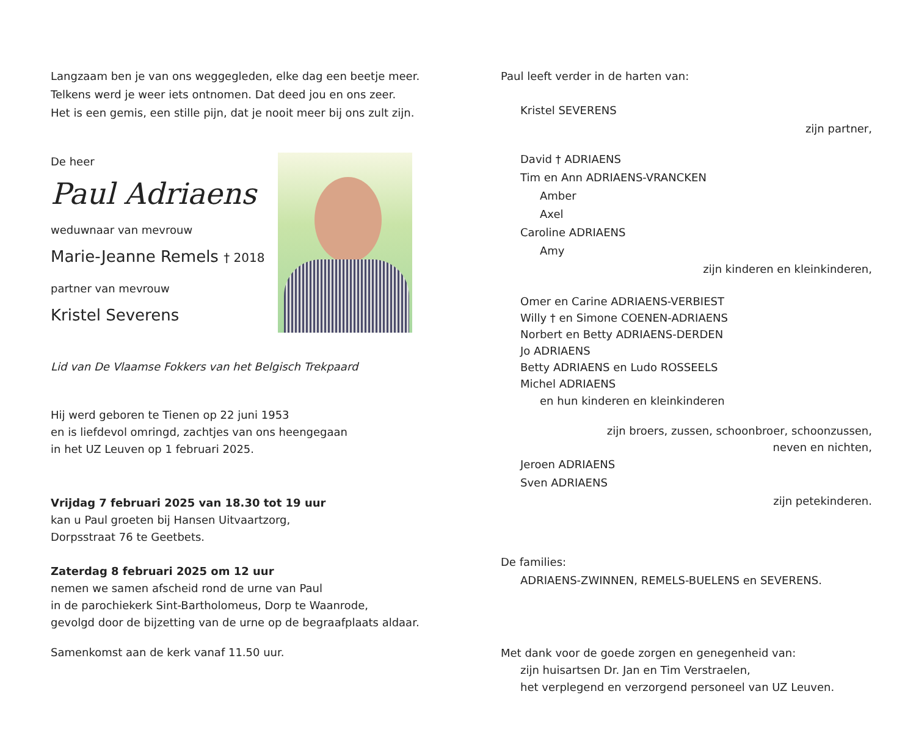Langzaam ben je van ons weggegleden, elke dag een beetje meer.
Telkens werd je weer iets ontnomen. Dat deed jou en ons zeer.
Het is een gemis, een stille pijn, dat je nooit meer bij ons zult zijn.
De heer
Paul Adriaens
weduwnaar van mevrouw
Marie-Jeanne Remels † 2018
partner van mevrouw
Kristel Severens
Lid van De Vlaamse Fokkers van het Belgisch Trekpaard
Hij werd geboren te Tienen op 22 juni 1953
en is liefdevol omringd, zachtjes van ons heengegaan
in het UZ Leuven op 1 februari 2025.
Vrijdag 7 februari 2025 van 18.30 tot 19 uur
kan u Paul groeten bij Hansen Uitvaartzorg,
Dorpsstraat 76 te Geetbets.
Zaterdag 8 februari 2025 om 12 uur
nemen we samen afscheid rond de urne van Paul
in de parochiekerk Sint-Bartholomeus, Dorp te Waanrode,
gevolgd door de bijzetting van de urne op de begraafplaats aldaar.
Samenkomst aan de kerk vanaf 11.50 uur.
Paul leeft verder in de harten van:
Kristel SEVERENS
zijn partner,
David † ADRIAENS
Tim en Ann ADRIAENS-VRANCKEN
Amber
Axel
Caroline ADRIAENS
Amy
zijn kinderen en kleinkinderen,
Omer en Carine ADRIAENS-VERBIEST
Willy † en Simone COENEN-ADRIAENS
Norbert en Betty ADRIAENS-DERDEN
Jo ADRIAENS
Betty ADRIAENS en Ludo ROSSEELS
Michel ADRIAENS
en hun kinderen en kleinkinderen
zijn broers, zussen, schoonbroer, schoonzussen,
neven en nichten,
Jeroen ADRIAENS
Sven ADRIAENS
zijn petekinderen.
De families:
ADRIAENS-ZWINNEN, REMELS-BUELENS en SEVERENS.
Met dank voor de goede zorgen en genegenheid van:
zijn huisartsen Dr. Jan en Tim Verstraelen,
het verplegend en verzorgend personeel van UZ Leuven.